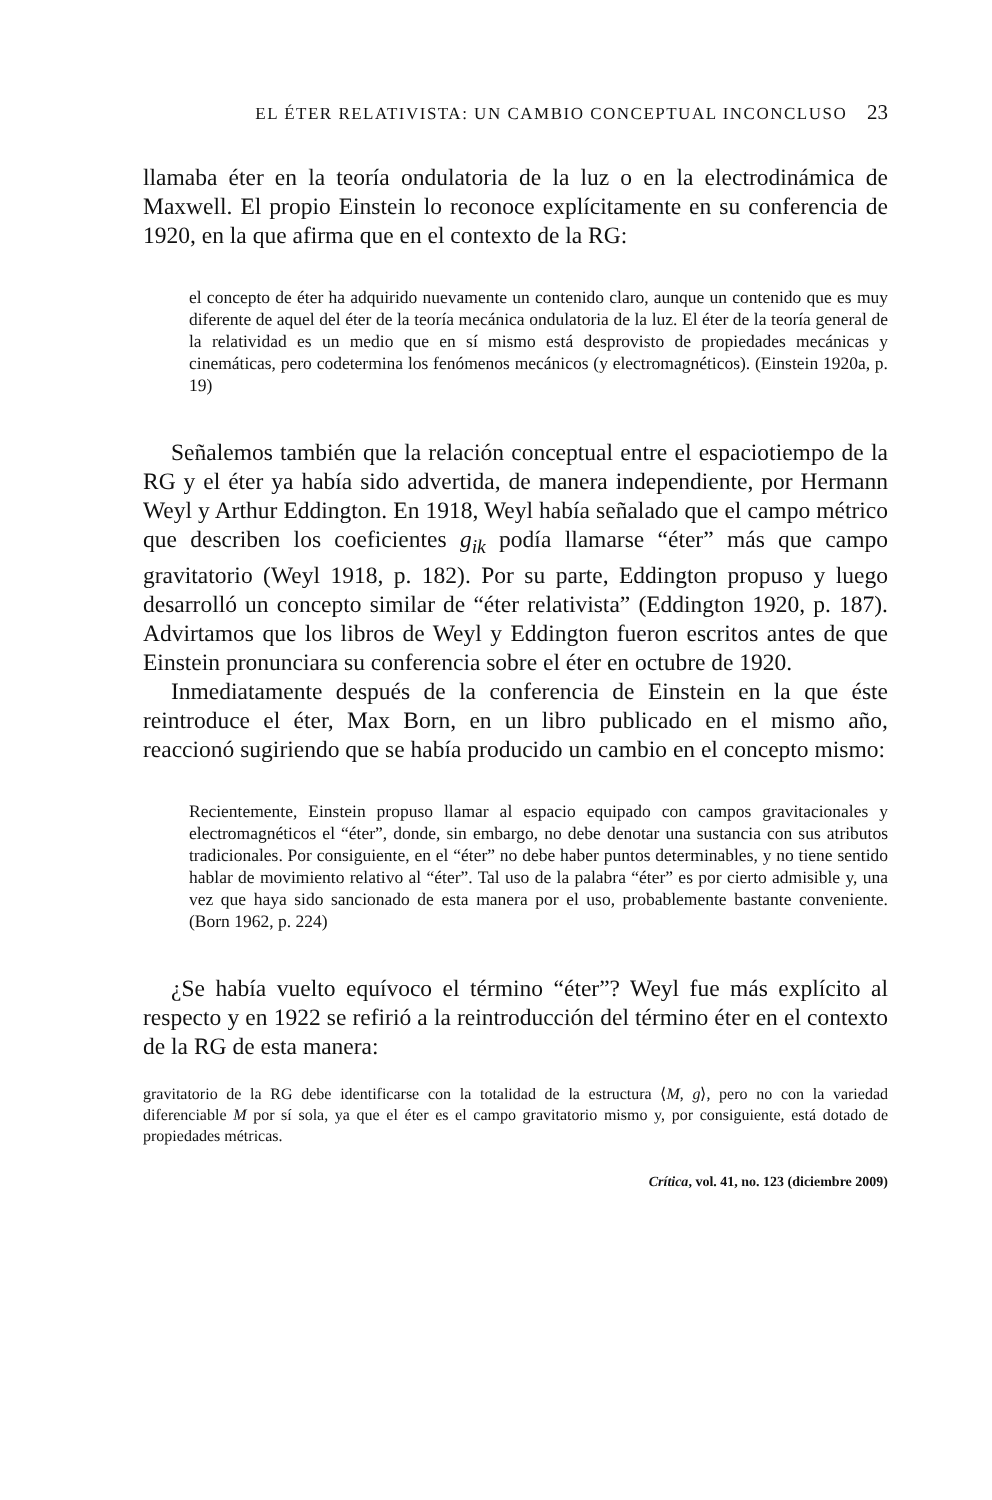EL ÉTER RELATIVISTA: UN CAMBIO CONCEPTUAL INCONCLUSO 23
llamaba éter en la teoría ondulatoria de la luz o en la electrodinámica de Maxwell. El propio Einstein lo reconoce explícitamente en su conferencia de 1920, en la que afirma que en el contexto de la RG:
el concepto de éter ha adquirido nuevamente un contenido claro, aunque un contenido que es muy diferente de aquel del éter de la teoría mecánica ondulatoria de la luz. El éter de la teoría general de la relatividad es un medio que en sí mismo está desprovisto de propiedades mecánicas y cinemáticas, pero codetermina los fenómenos mecánicos (y electromagnéticos). (Einstein 1920a, p. 19)
Señalemos también que la relación conceptual entre el espaciotiempo de la RG y el éter ya había sido advertida, de manera independiente, por Hermann Weyl y Arthur Eddington. En 1918, Weyl había señalado que el campo métrico que describen los coeficientes g<sub>ik</sub> podía llamarse “éter” más que campo gravitatorio (Weyl 1918, p. 182). Por su parte, Eddington propuso y luego desarrolló un concepto similar de “éter relativista” (Eddington 1920, p. 187). Advirtamos que los libros de Weyl y Eddington fueron escritos antes de que Einstein pronunciara su conferencia sobre el éter en octubre de 1920.
Inmediatamente después de la conferencia de Einstein en la que éste reintroduce el éter, Max Born, en un libro publicado en el mismo año, reaccionó sugiriendo que se había producido un cambio en el concepto mismo:
Recientemente, Einstein propuso llamar al espacio equipado con campos gravitacionales y electromagnéticos el “éter”, donde, sin embargo, no debe denotar una sustancia con sus atributos tradicionales. Por consiguiente, en el “éter” no debe haber puntos determinables, y no tiene sentido hablar de movimiento relativo al “éter”. Tal uso de la palabra “éter” es por cierto admisible y, una vez que haya sido sancionado de esta manera por el uso, probablemente bastante conveniente. (Born 1962, p. 224)
¿Se había vuelto equívoco el término “éter”? Weyl fue más explícito al respecto y en 1922 se refirió a la reintroducción del término éter en el contexto de la RG de esta manera:
gravitatorio de la RG debe identificarse con la totalidad de la estructura ⟨M, g⟩, pero no con la variedad diferenciable M por sí sola, ya que el éter es el campo gravitatorio mismo y, por consiguiente, está dotado de propiedades métricas.
Crítica, vol. 41, no. 123 (diciembre 2009)